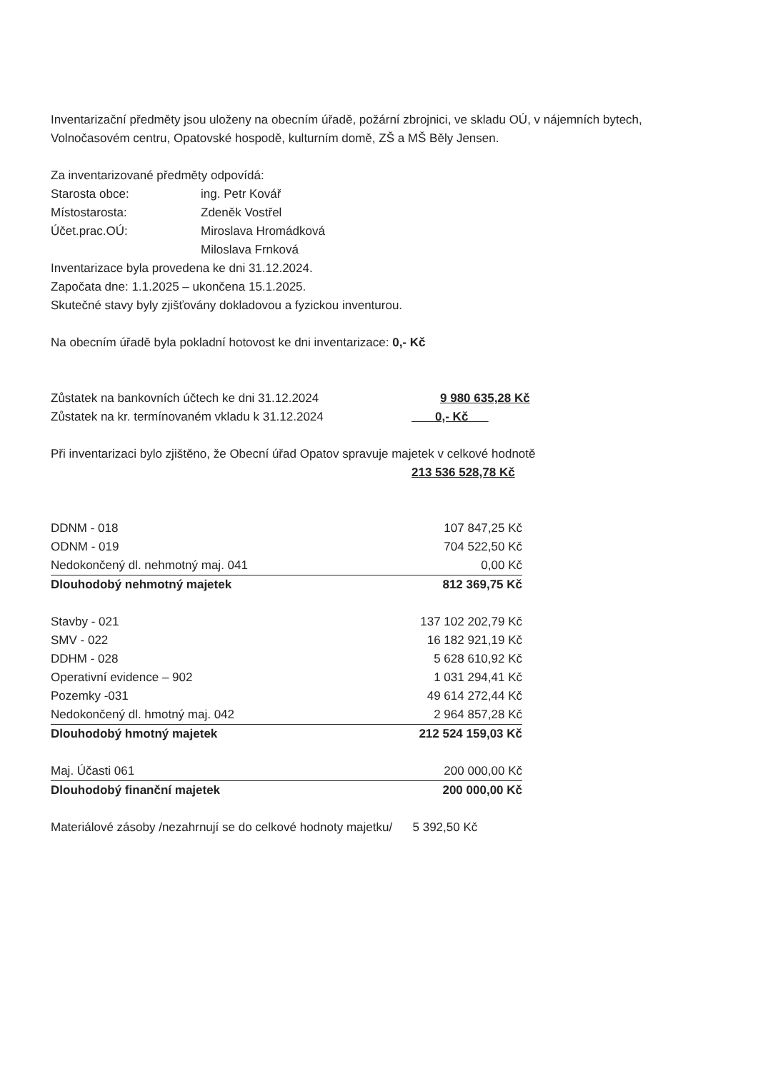Inventarizační předměty jsou uloženy na obecním úřadě, požární zbrojnici, ve skladu OÚ, v nájemních bytech, Volnočasovém centru, Opatovské hospodě, kulturním domě, ZŠ a MŠ Běly Jensen.
Za inventarizované předměty odpovídá:
Starosta obce: ing. Petr Kovář
Místostarosta: Zdeněk Vostřel
Účet.prac.OÚ: Miroslava Hromádková
Miloslava Frnková
Inventarizace byla provedena ke dni 31.12.2024.
Započata dne: 1.1.2025 – ukončena 15.1.2025.
Skutečné stavy byly zjišťovány dokladovou a fyzickou inventurou.
Na obecním úřadě byla pokladní hotovost ke dni inventarizace: 0,- Kč
Zůstatek na bankovních účtech ke dni 31.12.2024 9 980 635,28 Kč
Zůstatek na kr. termínovaném vkladu k 31.12.2024 0,- Kč
Při inventarizaci bylo zjištěno, že Obecní úřad Opatov spravuje majetek v celkové hodnotě
213 536 528,78 Kč
| DDNM - 018 | 107 847,25 Kč |
| ODNM - 019 | 704 522,50 Kč |
| Nedokončený dl. nehmotný maj. 041 | 0,00 Kč |
| Dlouhodobý nehmotný majetek | 812 369,75 Kč |
| Stavby - 021 | 137 102 202,79 Kč |
| SMV - 022 | 16 182 921,19 Kč |
| DDHM - 028 | 5 628 610,92 Kč |
| Operativní evidence – 902 | 1 031 294,41 Kč |
| Pozemky -031 | 49 614 272,44 Kč |
| Nedokončený dl. hmotný maj. 042 | 2 964 857,28 Kč |
| Dlouhodobý hmotný majetek | 212 524 159,03 Kč |
| Maj. Účasti 061 | 200 000,00 Kč |
| Dlouhodobý finanční majetek | 200 000,00 Kč |
Materiálové zásoby /nezahrnují se do celkové hodnoty majetku/ 5 392,50 Kč